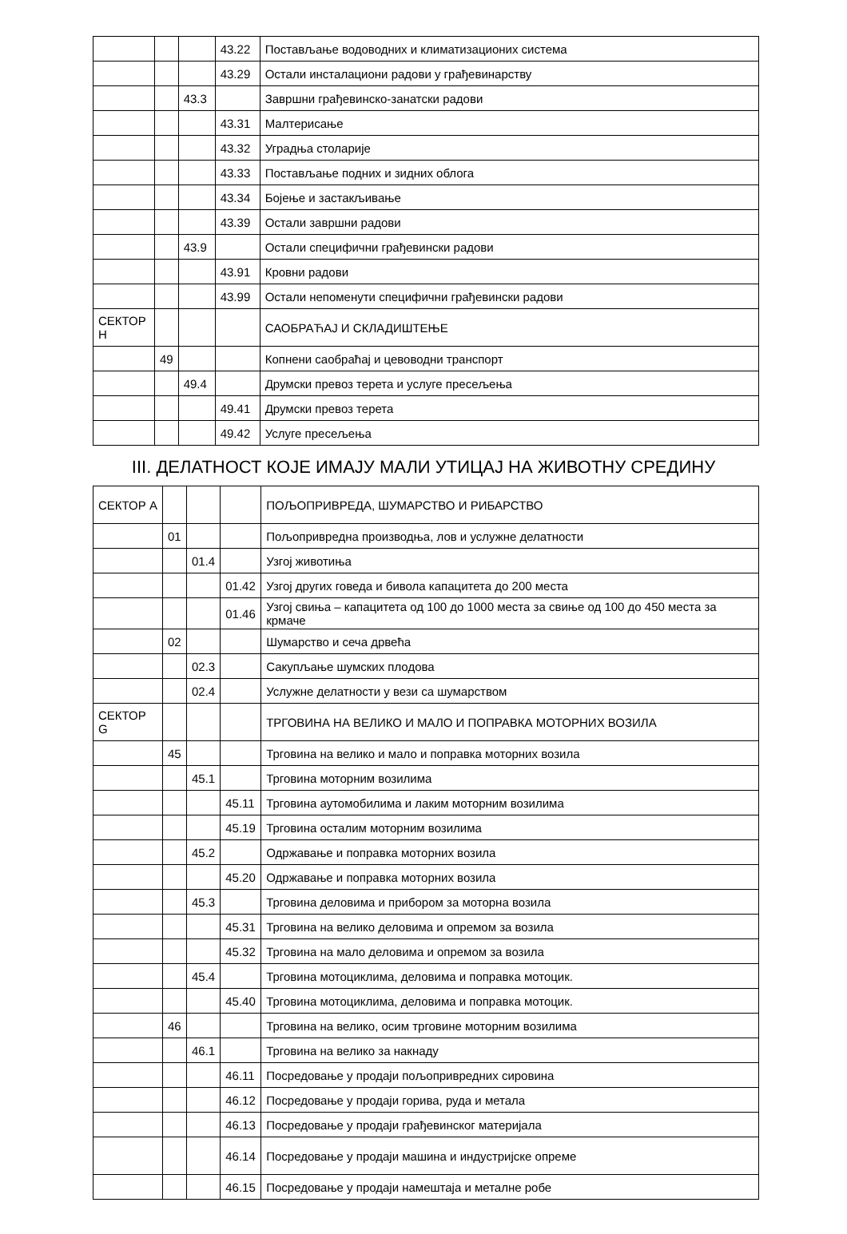| | | | 43.22 | Постављање водоводних и климатизационих система |
| | | | 43.29 | Остали инсталациони радови у грађевинарству |
| | | 43.3 | | Завршни грађевинско-занатски радови |
| | | | 43.31 | Малтерисање |
| | | | 43.32 | Уградња столарије |
| | | | 43.33 | Постављање подних и зидних облога |
| | | | 43.34 | Бојење и застакљивање |
| | | | 43.39 | Остали завршни радови |
| | | 43.9 | | Остали специфични грађевински радови |
| | | | 43.91 | Кровни радови |
| | | | 43.99 | Остали непоменути специфични грађевински радови |
| СЕКТОР Н | | | | САОБРАЋАЈ И СКЛАДИШТЕЊЕ |
| | 49 | | | Копнени саобраћај и цевоводни транспорт |
| | | 49.4 | | Друмски превоз терета и услуге пресељења |
| | | | 49.41 | Друмски превоз терета |
| | | | 49.42 | Услуге пресељења |
III. ДЕЛАТНОСТ КОЈЕ ИМАЈУ МАЛИ УТИЦАЈ НА ЖИВОТНУ СРЕДИНУ
| СЕКТОР А | | | | ПОЉОПРИВРЕДА, ШУМАРСТВО И РИБАРСТВО |
| | 01 | | | Пољопривредна производња, лов и услужне делатности |
| | | 01.4 | | Узгој животиња |
| | | | 01.42 | Узгој других говеда и бивола капацитета до 200 места |
| | | | 01.46 | Узгој свиња – капацитета од 100 до 1000 места за свиње од 100 до 450 места за крмаче |
| | 02 | | | Шумарство и сеча дрвећа |
| | | 02.3 | | Сакупљање шумских плодова |
| | | 02.4 | | Услужне делатности у вези са шумарством |
| СЕКТОР G | | | | ТРГОВИНА НА ВЕЛИКО И МАЛО И ПОПРАВКА МОТОРНИХ ВОЗИЛА |
| | 45 | | | Трговина на велико и мало и поправка моторних возила |
| | | 45.1 | | Трговина моторним возилима |
| | | | 45.11 | Трговина аутомобилима и лаким моторним возилима |
| | | | 45.19 | Трговина осталим моторним возилима |
| | | 45.2 | | Одржавање и поправка моторних возила |
| | | | 45.20 | Одржавање и поправка моторних возила |
| | | 45.3 | | Трговина деловима и прибором за моторна возила |
| | | | 45.31 | Трговина на велико деловима и опремом за возила |
| | | | 45.32 | Трговина на мало деловима и опремом за возила |
| | | 45.4 | | Трговина мотоциклима, деловима и поправка мотоцик. |
| | | | 45.40 | Трговина мотоциклима, деловима и поправка мотоцик. |
| | 46 | | | Трговина на велико, осим трговине моторним возилима |
| | | 46.1 | | Трговина на велико за накнаду |
| | | | 46.11 | Посредовање у продаји пољопривредних сировина |
| | | | 46.12 | Посредовање у продаји горива, руда и метала |
| | | | 46.13 | Посредовање у продаји грађевинског материјала |
| | | | 46.14 | Посредовање у продаји машина и индустријске опреме |
| | | | 46.15 | Посредовање у продаји намештаја и металне робе |